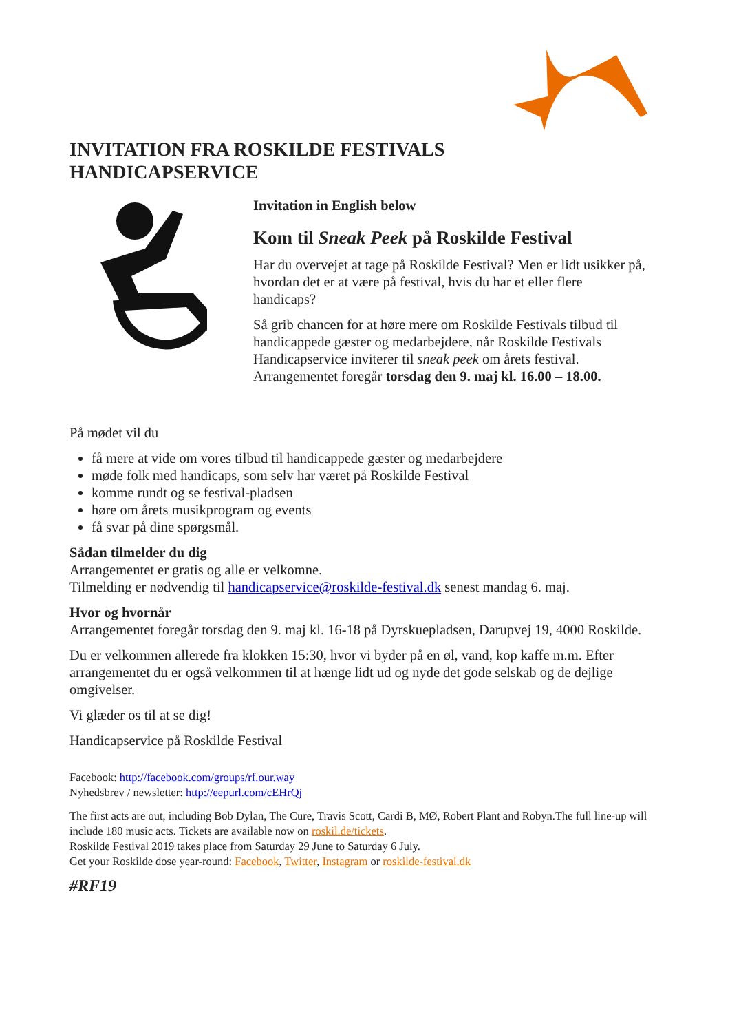INVITATION FRA ROSKILDE FESTIVALS
HANDICAPSERVICE
Invitation in English below
Kom til Sneak Peek på Roskilde Festival
Har du overvejet at tage på Roskilde Festival? Men er lidt usikker på, hvordan det er at være på festival, hvis du har et eller flere handicaps?
Så grib chancen for at høre mere om Roskilde Festivals tilbud til handicappede gæster og medarbejdere, når Roskilde Festivals Handicapservice inviterer til sneak peek om årets festival. Arrangementet foregår torsdag den 9. maj kl. 16.00 – 18.00.
På mødet vil du
få mere at vide om vores tilbud til handicappede gæster og medarbejdere
møde folk med handicaps, som selv har været på Roskilde Festival
komme rundt og se festival-pladsen
høre om årets musikprogram og events
få svar på dine spørgsmål.
Sådan tilmelder du dig
Arrangementet er gratis og alle er velkomne.
Tilmelding er nødvendig til handicapservice@roskilde-festival.dk senest mandag 6. maj.
Hvor og hvornår
Arrangementet foregår torsdag den 9. maj kl. 16-18 på Dyrskuepladsen, Darupvej 19, 4000 Roskilde.
Du er velkommen allerede fra klokken 15:30, hvor vi byder på en øl, vand, kop kaffe m.m. Efter arrangementet du er også velkommen til at hænge lidt ud og nyde det gode selskab og de dejlige omgivelser.
Vi glæder os til at se dig!
Handicapservice på Roskilde Festival
Facebook: http://facebook.com/groups/rf.our.way
Nyhedsbrev / newsletter: http://eepurl.com/cEHrQj
The first acts are out, including Bob Dylan, The Cure, Travis Scott, Cardi B, MØ, Robert Plant and Robyn.The full line-up will include 180 music acts. Tickets are available now on roskil.de/tickets.
Roskilde Festival 2019 takes place from Saturday 29 June to Saturday 6 July.
Get your Roskilde dose year-round: Facebook, Twitter, Instagram or roskilde-festival.dk
#RF19